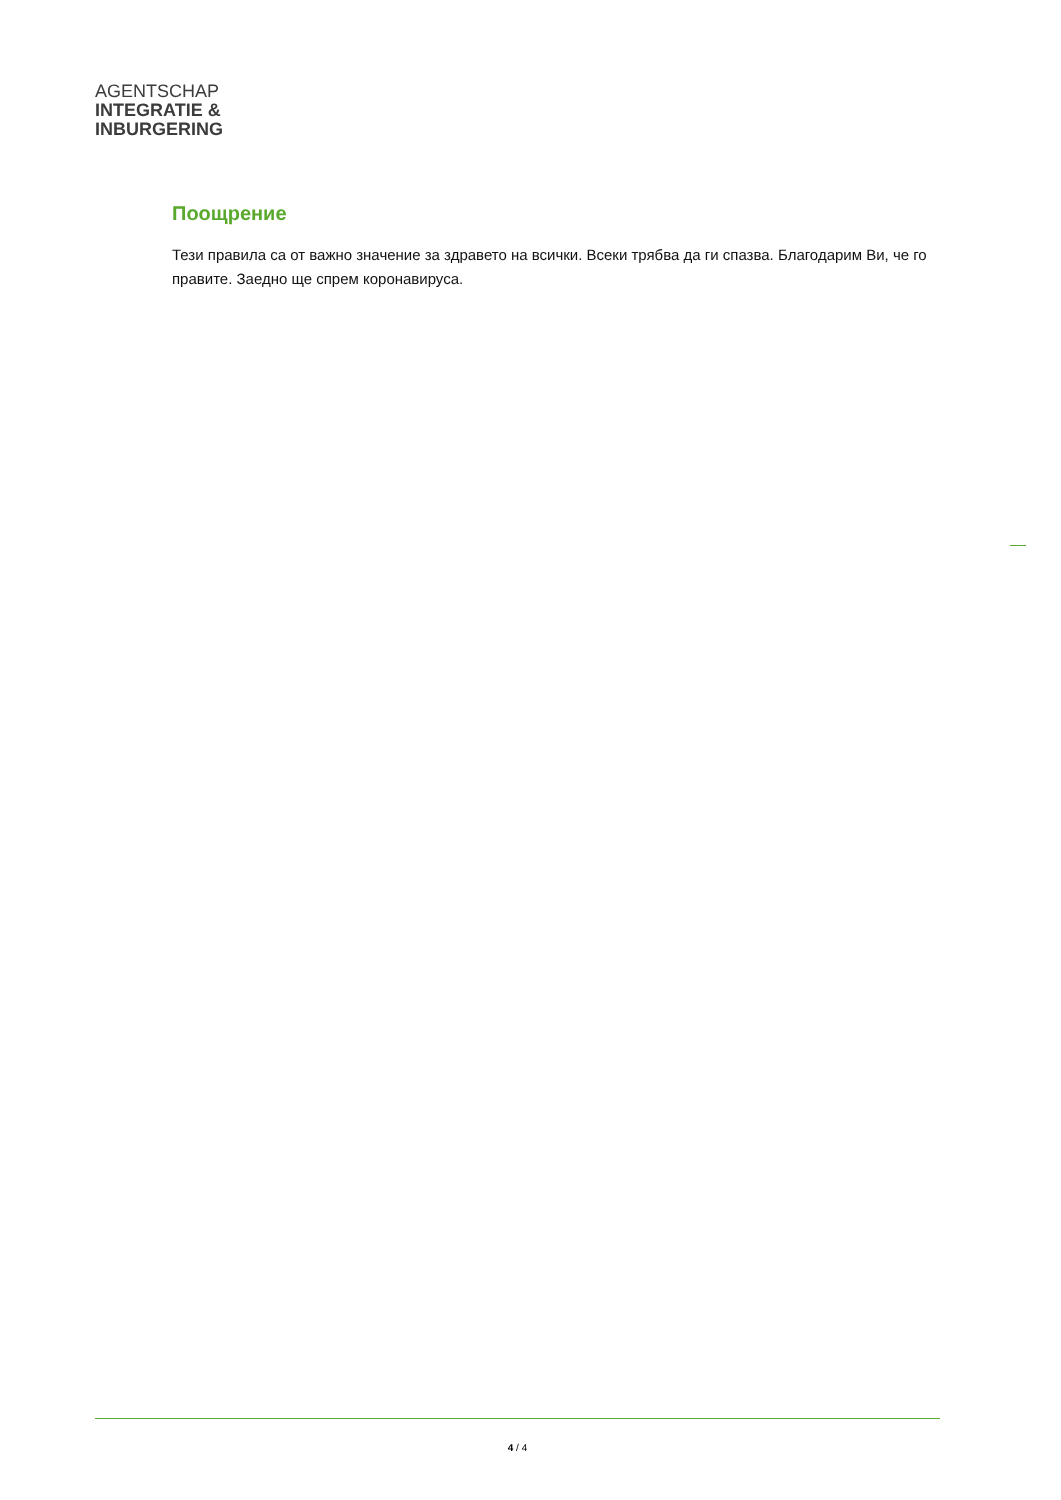AGENTSCHAP
INTEGRATIE &
INBURGERING
Поощрение
Тези правила са от важно значение за здравето на всички. Всеки трябва да ги спазва. Благодарим Ви, че го правите. Заедно ще спрем коронавируса.
4 / 4